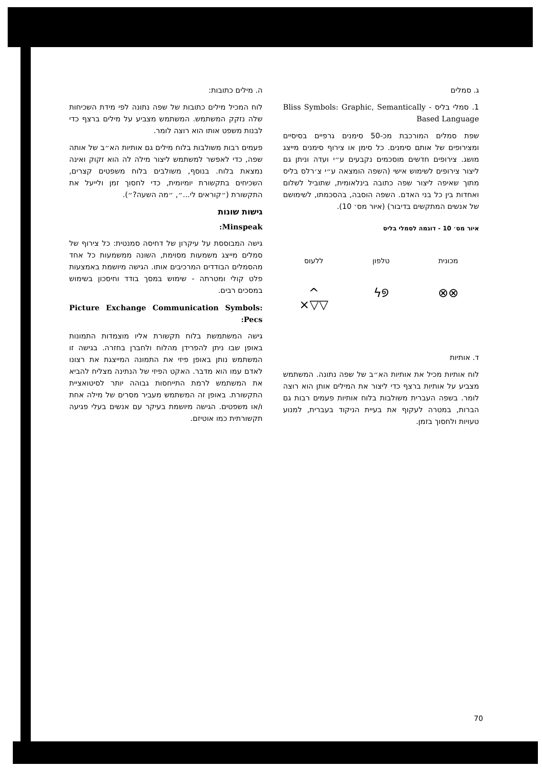ג. סמלים
1. סמלי בליס - Bliss Symbols: Graphic, Semantically Based Language
שפת סמלים המורכבת מכ-50 סימנים גרפיים בסיסיים ומצירופים של אותם סימנים. כל סימן או צירוף סימנים מייצג מושג. צירופים חדשים מוסכמים נקבעים ע״י ועדה וניתן גם ליצור צירופים לשימוש אישי (השפה הומצאה ע״י צ׳רלס בליס מתוך שאיפה ליצור שפה כתובה בינלאומית, שתוביל לשלום ואחדות בין כל בני האדם. השפה הוסבה, בהסכמתו, לשימושם של אנשים המתקשים בדיבור) (איור מס׳ 10).
איור מס׳ 10 - דוגמה לסמלי בליס
מכונית
⊗⊗
טלפון
ϟ୭
ללעוס
^
▽▽×
ד. אותיות
לוח אותיות מכיל את אותיות הא״ב של שפה נתונה. המשתמש מצביע על אותיות ברצף כדי ליצור את המילים אותן הוא רוצה לומר. בשפה העברית משולבות בלוח אותיות פעמים רבות גם הברות, במטרה לעקוף את בעיית הניקוד בעברית, למנוע טעויות ולחסוך בזמן.
ה. מילים כתובות:
לוח המכיל מילים כתובות של שפה נתונה לפי מידת השכיחות שלה נזקק המשתמש. המשתמש מצביע על מילים ברצף כדי לבנות משפט אותו הוא רוצה לומר.
פעמים רבות משולבות בלוח מילים גם אותיות הא״ב של אותה שפה, כדי לאפשר למשתמש ליצור מילה לה הוא זקוק ואינה נמצאת בלוח. בנוסף, משולבים בלוח משפטים קצרים, השכיחים בתקשורת יומיומית, כדי לחסוך זמן ולייעל את התקשורת (״קוראים לי...״, ״מה השעה?״).
גישות שונות
Minspeak:
גישה המבוססת על עיקרון של דחיסה סמנטית: כל צירוף של סמלים מייצג משמעות מסוימת, השונה ממשמעות כל אחד מהסמלים הבודדים המרכיבים אותו. הגישה מיושמת באמצעות פלט קולי ומטרתה - שימוש במסך בודד וחיסכון בשימוש במסכים רבים.
Picture Exchange Communication Symbols: Pecs:
גישה המשתמשת בלוח תקשורת אליו מוצמדות התמונות באופן שבו ניתן להפרידן מהלוח ולחברן בחזרה. בגישה זו המשתמש נותן באופן פיזי את התמונה המייצגת את רצונו לאדם עמו הוא מדבר. האקט הפיזי של הנתינה מצליח להביא את המשתמש לרמת התייחסות גבוהה יותר לסיטואציית התקשורת. באופן זה המשתמש מעביר מסרים של מילה אחת ו/או משפטים. הגישה מיושמת בעיקר עם אנשים בעלי פגיעה תקשורתית כמו אוטיזם.
70